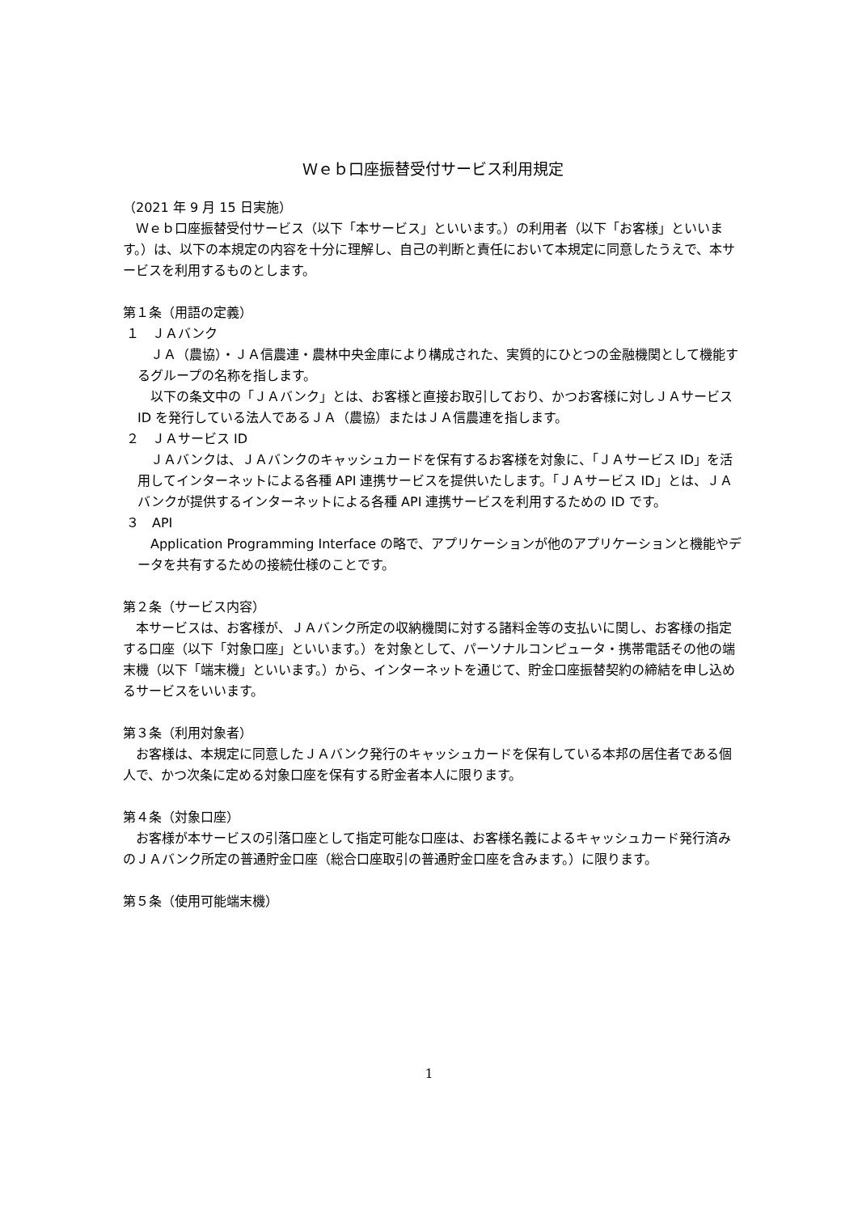Ｗｅｂ口座振替受付サービス利用規定
（2021 年 9 月 15 日実施）
Ｗｅｂ口座振替受付サービス（以下「本サービス」といいます。）の利用者（以下「お客様」といいます。）は、以下の本規定の内容を十分に理解し、自己の判断と責任において本規定に同意したうえで、本サービスを利用するものとします。
第１条（用語の定義）
１　ＪＡバンク
ＪＡ（農協）・ＪＡ信農連・農林中央金庫により構成された、実質的にひとつの金融機関として機能するグループの名称を指します。
以下の条文中の「ＪＡバンク」とは、お客様と直接お取引しており、かつお客様に対しＪＡサービス ID を発行している法人であるＪＡ（農協）またはＪＡ信農連を指します。
２　ＪＡサービス ID
ＪＡバンクは、ＪＡバンクのキャッシュカードを保有するお客様を対象に、「ＪＡサービス ID」を活用してインターネットによる各種 API 連携サービスを提供いたします。「ＪＡサービス ID」とは、ＪＡバンクが提供するインターネットによる各種 API 連携サービスを利用するための ID です。
３　API
Application Programming Interface の略で、アプリケーションが他のアプリケーションと機能やデータを共有するための接続仕様のことです。
第２条（サービス内容）
本サービスは、お客様が、ＪＡバンク所定の収納機関に対する諸料金等の支払いに関し、お客様の指定する口座（以下「対象口座」といいます。）を対象として、パーソナルコンピュータ・携帯電話その他の端末機（以下「端末機」といいます。）から、インターネットを通じて、貯金口座振替契約の締結を申し込めるサービスをいいます。
第３条（利用対象者）
お客様は、本規定に同意したＪＡバンク発行のキャッシュカードを保有している本邦の居住者である個人で、かつ次条に定める対象口座を保有する貯金者本人に限ります。
第４条（対象口座）
お客様が本サービスの引落口座として指定可能な口座は、お客様名義によるキャッシュカード発行済みのＪＡバンク所定の普通貯金口座（総合口座取引の普通貯金口座を含みます。）に限ります。
第５条（使用可能端末機）
1